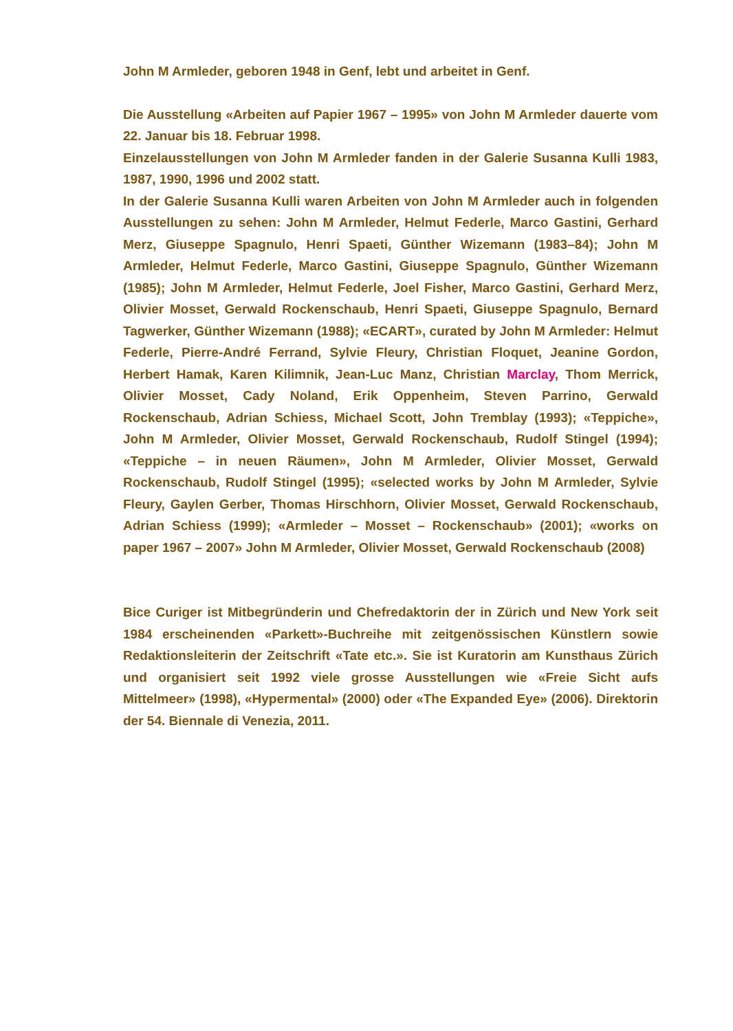John M Armleder, geboren 1948 in Genf, lebt und arbeitet in Genf.
Die Ausstellung «Arbeiten auf Papier 1967 – 1995» von John M Armleder dauerte vom 22. Januar bis 18. Februar 1998.
Einzelausstellungen von John M Armleder fanden in der Galerie Susanna Kulli 1983, 1987, 1990, 1996 und 2002 statt.
In der Galerie Susanna Kulli waren Arbeiten von John M Armleder auch in folgenden Ausstellungen zu sehen: John M Armleder, Helmut Federle, Marco Gastini, Gerhard Merz, Giuseppe Spagnulo, Henri Spaeti, Günther Wizemann (1983–84); John M Armleder, Helmut Federle, Marco Gastini, Giuseppe Spagnulo, Günther Wizemann (1985); John M Armleder, Helmut Federle, Joel Fisher, Marco Gastini, Gerhard Merz, Olivier Mosset, Gerwald Rockenschaub, Henri Spaeti, Giuseppe Spagnulo, Bernard Tagwerker, Günther Wizemann (1988); «ECART», curated by John M Armleder: Helmut Federle, Pierre-André Ferrand, Sylvie Fleury, Christian Floquet, Jeanine Gordon, Herbert Hamak, Karen Kilimnik, Jean-Luc Manz, Christian Marclay, Thom Merrick, Olivier Mosset, Cady Noland, Erik Oppenheim, Steven Parrino, Gerwald Rockenschaub, Adrian Schiess, Michael Scott, John Tremblay (1993); «Teppiche», John M Armleder, Olivier Mosset, Gerwald Rockenschaub, Rudolf Stingel (1994); «Teppiche – in neuen Räumen», John M Armleder, Olivier Mosset, Gerwald Rockenschaub, Rudolf Stingel (1995); «selected works by John M Armleder, Sylvie Fleury, Gaylen Gerber, Thomas Hirschhorn, Olivier Mosset, Gerwald Rockenschaub, Adrian Schiess (1999); «Armleder – Mosset – Rockenschaub» (2001); «works on paper 1967 – 2007» John M Armleder, Olivier Mosset, Gerwald Rockenschaub (2008)
Bice Curiger ist Mitbegründerin und Chefredaktorin der in Zürich und New York seit 1984 erscheinenden «Parkett»-Buchreihe mit zeitgenössischen Künstlern sowie Redaktionsleiterin der Zeitschrift «Tate etc.». Sie ist Kuratorin am Kunsthaus Zürich und organisiert seit 1992 viele grosse Ausstellungen wie «Freie Sicht aufs Mittelmeer» (1998), «Hypermental» (2000) oder «The Expanded Eye» (2006). Direktorin der 54. Biennale di Venezia, 2011.